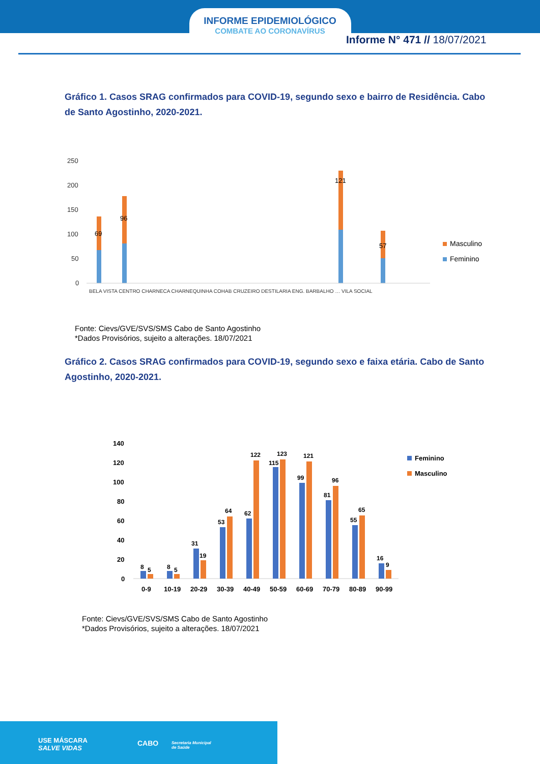INFORME EPIDEMIOLÓGICO
COMBATE AO CORONAVÍRUS
Informe N° 471 // 18/07/2021
Gráfico 1. Casos SRAG confirmados para COVID-19, segundo sexo e bairro de Residência. Cabo de Santo Agostinho, 2020-2021.
250
200
150
100
50
0
69
96
121
57
Masculino
Feminino
BELA VISTA CENTRO CHARNECA CHARNEQUINHA COHAB CRUZEIRO DESTILARIA ENG. BARBALHO … VILA SOCIAL
Fonte: Cievs/GVE/SVS/SMS Cabo de Santo Agostinho
*Dados Provisórios, sujeito a alterações. 18/07/2021
Gráfico 2. Casos SRAG confirmados para COVID-19, segundo sexo e faixa etária. Cabo de Santo Agostinho, 2020-2021.
140
120
100
80
60
40
20
0
8
5
8
5
31
19
53
64
62
122
115
123
99
121
81
96
55
65
16
9
0-9
10-19
20-29
30-39
40-49
50-59
60-69
70-79
80-89
90-99
Feminino
Masculino
Fonte: Cievs/GVE/SVS/SMS Cabo de Santo Agostinho
*Dados Provisórios, sujeito a alterações. 18/07/2021
USE MÁSCARA
SALVE VIDAS
CABO Secretaria Municipal
de Saúde